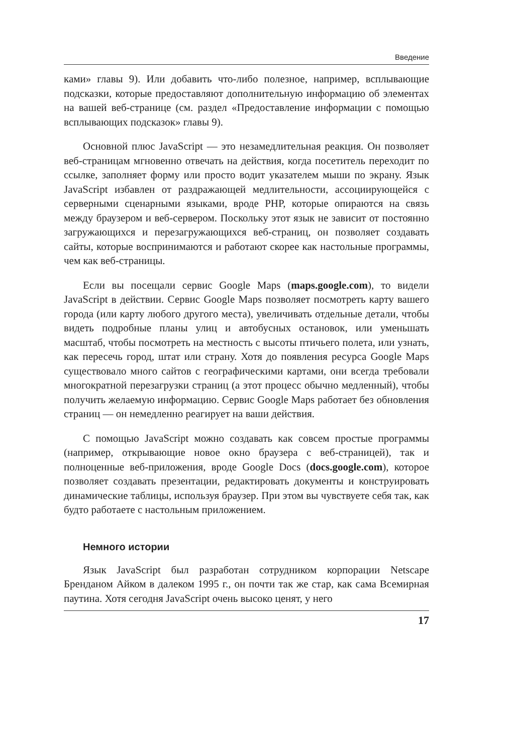Введение
ками» главы 9). Или добавить что-либо полезное, например, всплывающие подсказки, которые предоставляют дополнительную информацию об элементах на вашей веб-странице (см. раздел «Предоставление информации с помощью всплывающих подсказок» главы 9).
Основной плюс JavaScript — это незамедлительная реакция. Он позволяет веб-страницам мгновенно отвечать на действия, когда посетитель переходит по ссылке, заполняет форму или просто водит указателем мыши по экрану. Язык JavaScript избавлен от раздражающей медлительности, ассоциирующейся с серверными сценарными языками, вроде PHP, которые опираются на связь между браузером и веб-сервером. Поскольку этот язык не зависит от постоянно загружающихся и перезагружающихся веб-страниц, он позволяет создавать сайты, которые воспринимаются и работают скорее как настольные программы, чем как веб-страницы.
Если вы посещали сервис Google Maps (maps.google.com), то видели JavaScript в действии. Сервис Google Maps позволяет посмотреть карту вашего города (или карту любого другого места), увеличивать отдельные детали, чтобы видеть подробные планы улиц и автобусных остановок, или уменьшать масштаб, чтобы посмотреть на местность с высоты птичьего полета, или узнать, как пересечь город, штат или страну. Хотя до появления ресурса Google Maps существовало много сайтов с географическими картами, они всегда требовали многократной перезагрузки страниц (а этот процесс обычно медленный), чтобы получить желаемую информацию. Сервис Google Maps работает без обновления страниц — он немедленно реагирует на ваши действия.
С помощью JavaScript можно создавать как совсем простые программы (например, открывающие новое окно браузера с веб-страницей), так и полноценные веб-приложения, вроде Google Docs (docs.google.com), которое позволяет создавать презентации, редактировать документы и конструировать динамические таблицы, используя браузер. При этом вы чувствуете себя так, как будто работаете с настольным приложением.
Немного истории
Язык JavaScript был разработан сотрудником корпорации Netscape Бренданом Айком в далеком 1995 г., он почти так же стар, как сама Всемирная паутина. Хотя сегодня JavaScript очень высоко ценят, у него
17